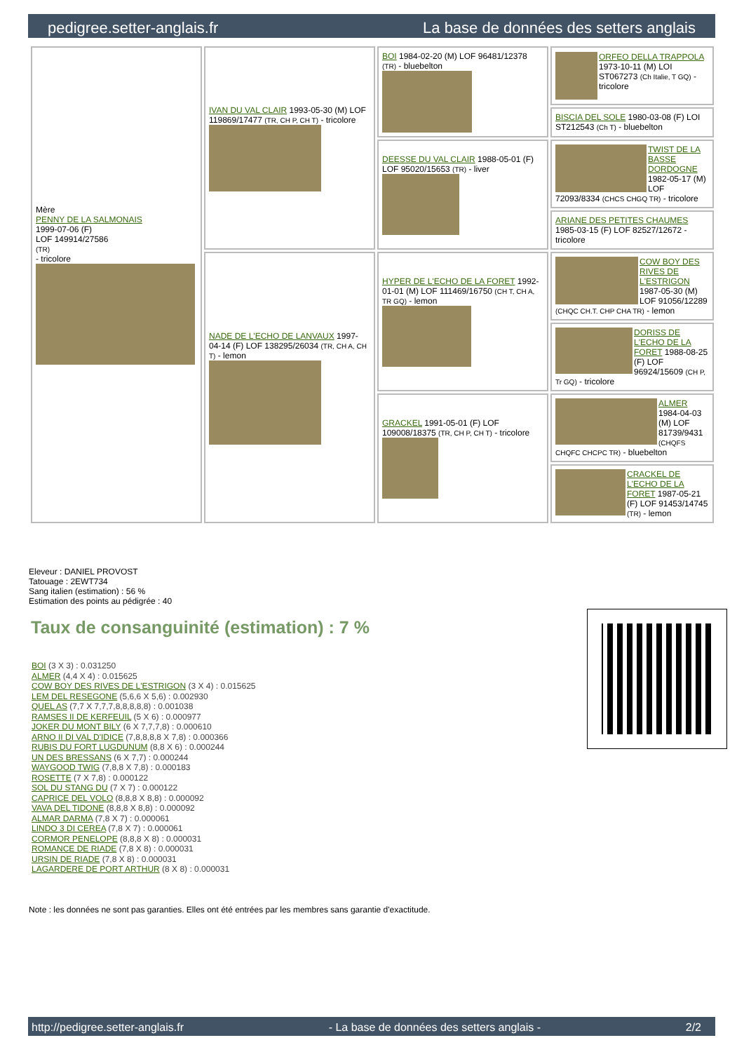pedigree.setter-anglais.fr La base de données des setters anglais
| Mère PENNY DE LA SALMONAIS 1999-07-06 (F) LOF 149914/27586 (TR) - tricolore | IVAN DU VAL CLAIR 1993-05-30 (M) LOF 119869/17477 (TR, CH P, CH T) - tricolore | BOI 1984-02-20 (M) LOF 96481/12378 (TR) - bluebelton | ORFEO DELLA TRAPPOLA 1973-10-11 (M) LOI ST067273 (Ch Italie, T GQ) - tricolore |
| | | | BISCIA DEL SOLE 1980-03-08 (F) LOI ST212543 (Ch T) - bluebelton |
| | | DEESSE DU VAL CLAIR 1988-05-01 (F) LOF 95020/15653 (TR) - liver | TWIST DE LA BASSE DORDOGNE 1982-05-17 (M) LOF 72093/8334 (CHCS CHGQ TR) - tricolore |
| | | | ARIANE DES PETITES CHAUMES 1985-03-15 (F) LOF 82527/12672 - tricolore |
| | NADE DE L'ECHO DE LANVAUX 1997-04-14 (F) LOF 138295/26034 (TR, CH A, CH T) - lemon | HYPER DE L'ECHO DE LA FORET 1992-01-01 (M) LOF 111469/16750 (CH T, CH A, TR GQ) - lemon | COW BOY DES RIVES DE L'ESTRIGON 1987-05-30 (M) LOF 91056/12289 (CHQC CH.T. CHP CHA TR) - lemon |
| | | | DORISS DE L'ECHO DE LA FORET 1988-08-25 (F) LOF 96924/15609 (CH P, Tr GQ) - tricolore |
| | | GRACKEL 1991-05-01 (F) LOF 109008/18375 (TR, CH P, CH T) - tricolore | ALMER 1984-04-03 (M) LOF 81739/9431 (CHQFS CHQFC CHCPC TR) - bluebelton |
| | | | CRACKEL DE L'ECHO DE LA FORET 1987-05-21 (F) LOF 91453/14745 (TR) - lemon |
Eleveur : DANIEL PROVOST
Tatouage : 2EWT734
Sang italien (estimation) : 56 %
Estimation des points au pédigrée : 40
Taux de consanguinité (estimation) : 7 %
BOI (3 X 3) : 0.031250
ALMER (4,4 X 4) : 0.015625
COW BOY DES RIVES DE L'ESTRIGON (3 X 4) : 0.015625
LEM DEL RESEGONE (5,6,6 X 5,6) : 0.002930
QUEL AS (7,7 X 7,7,7,8,8,8,8,8) : 0.001038
RAMSES II DE KERFEUIL (5 X 6) : 0.000977
JOKER DU MONT BILY (6 X 7,7,7,8) : 0.000610
ARNO II DI VAL D'IDICE (7,8,8,8,8 X 7,8) : 0.000366
RUBIS DU FORT LUGDUNUM (8,8 X 6) : 0.000244
UN DES BRESSANS (6 X 7,7) : 0.000244
WAYGOOD TWIG (7,8,8 X 7,8) : 0.000183
ROSETTE (7 X 7,8) : 0.000122
SOL DU STANG DU (7 X 7) : 0.000122
CAPRICE DEL VOLO (8,8,8 X 8,8) : 0.000092
VAVA DEL TIDONE (8,8,8 X 8,8) : 0.000092
ALMAR DARMA (7,8 X 7) : 0.000061
LINDO 3 DI CEREA (7,8 X 7) : 0.000061
CORMOR PENELOPE (8,8,8 X 8) : 0.000031
ROMANCE DE RIADE (7,8 X 8) : 0.000031
URSIN DE RIADE (7,8 X 8) : 0.000031
LAGARDERE DE PORT ARTHUR (8 X 8) : 0.000031
Note : les données ne sont pas garanties. Elles ont été entrées par les membres sans garantie d'exactitude.
http://pedigree.setter-anglais.fr - La base de données des setters anglais - 2/2